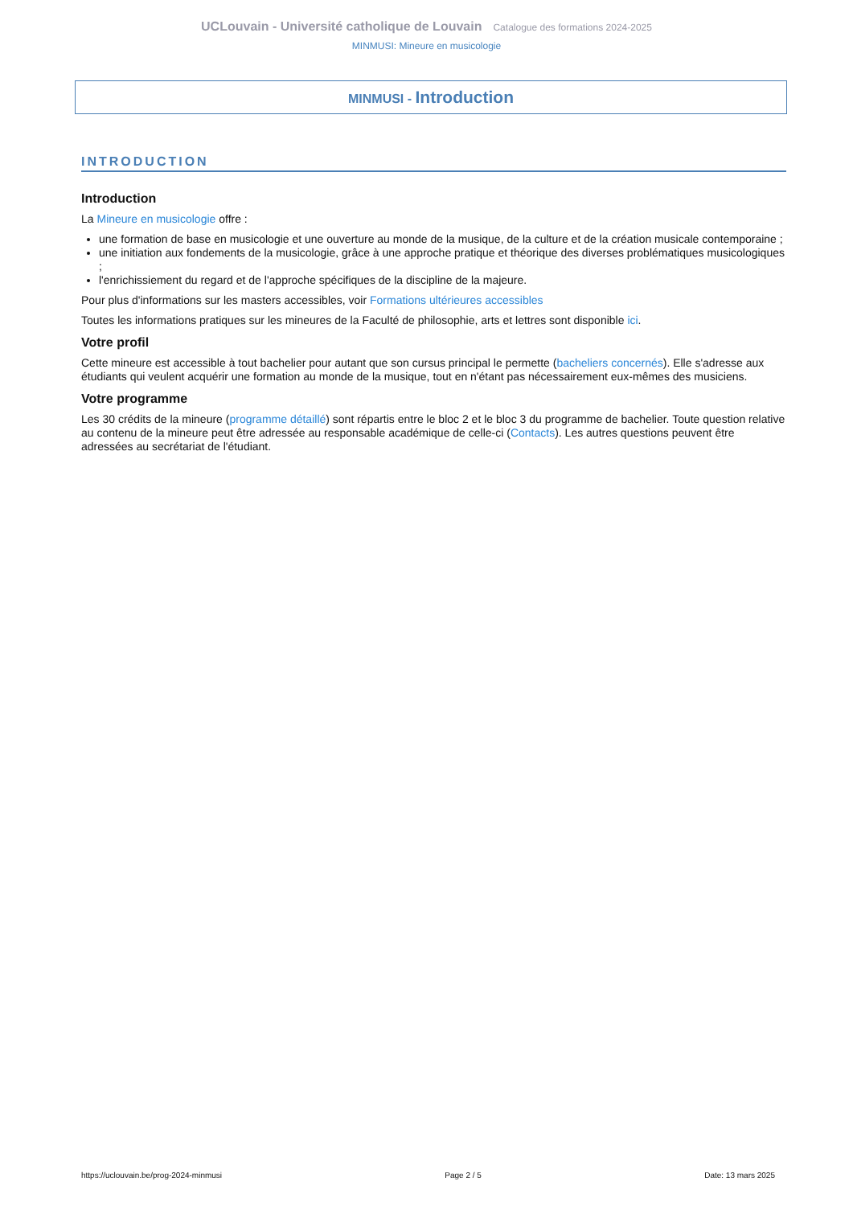UCLouvain - Université catholique de Louvain Catalogue des formations 2024-2025
MINMUSI: Mineure en musicologie
MINMUSI - Introduction
INTRODUCTION
Introduction
La Mineure en musicologie offre :
une formation de base en musicologie et une ouverture au monde de la musique, de la culture et de la création musicale contemporaine ;
une initiation aux fondements de la musicologie, grâce à une approche pratique et théorique des diverses problématiques musicologiques ;
l'enrichissiement du regard et de l'approche spécifiques de la discipline de la majeure.
Pour plus d'informations sur les masters accessibles, voir Formations ultérieures accessibles
Toutes les informations pratiques sur les mineures de la Faculté de philosophie, arts et lettres sont disponible ici.
Votre profil
Cette mineure est accessible à tout bachelier pour autant que son cursus principal le permette (bacheliers concernés). Elle s'adresse aux étudiants qui veulent acquérir une formation au monde de la musique, tout en n'étant pas nécessairement eux-mêmes des musiciens.
Votre programme
Les 30 crédits de la mineure (programme détaillé) sont répartis entre le bloc 2 et le bloc 3 du programme de bachelier. Toute question relative au contenu de la mineure peut être adressée au responsable académique de celle-ci (Contacts). Les autres questions peuvent être adressées au secrétariat de l'étudiant.
https://uclouvain.be/prog-2024-minmusi Page 2 / 5 Date: 13 mars 2025